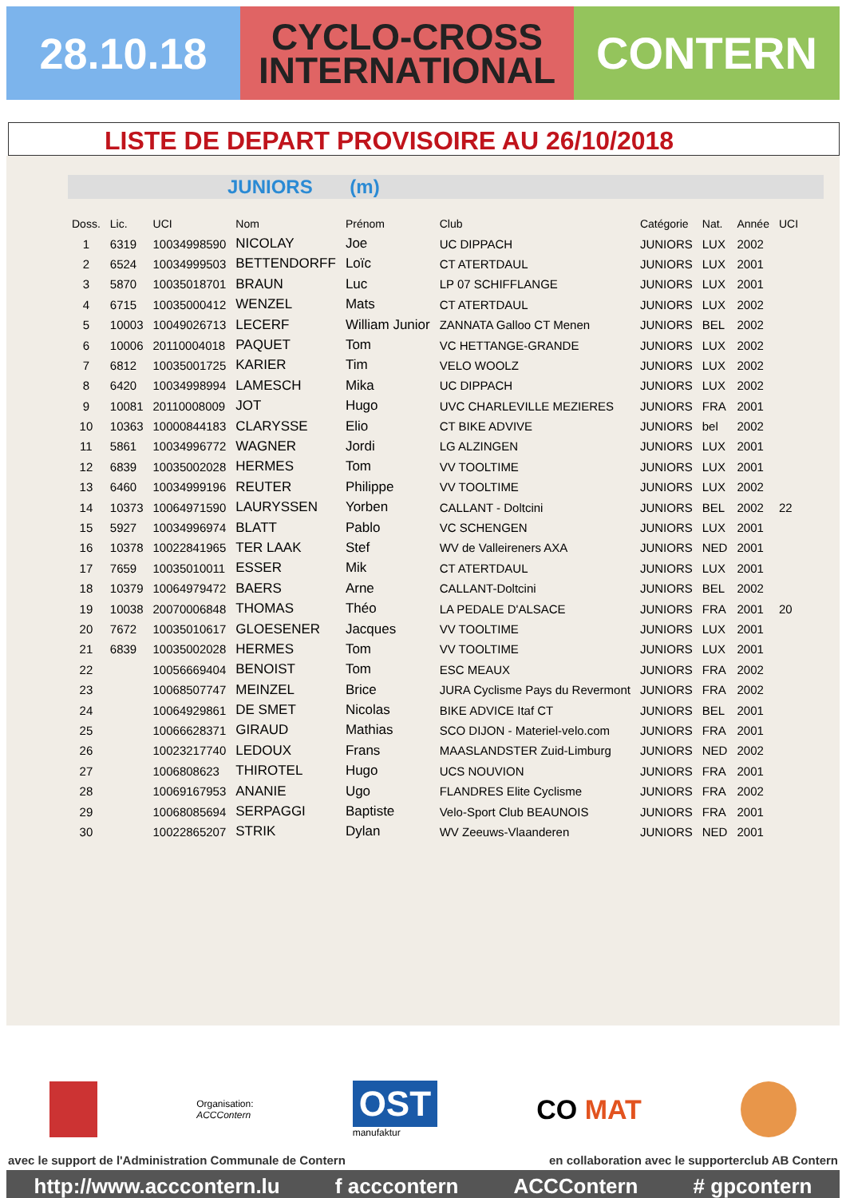28.10.18
CYCLO-CROSS
INTERNATIONAL
CONTERN
LISTE DE DEPART PROVISOIRE AU 26/10/2018
JUNIORS (m)
| Doss. | Lic. | UCI | Nom | Prénom | Club | Catégorie | Nat. | Année | UCI |
| --- | --- | --- | --- | --- | --- | --- | --- | --- | --- |
| 1 | 6319 | 10034998590 | NICOLAY | Joe | UC DIPPACH | JUNIORS | LUX | 2002 | |
| 2 | 6524 | 10034999503 | BETTENDORFF | Loïc | CT ATERTDAUL | JUNIORS | LUX | 2001 | |
| 3 | 5870 | 10035018701 | BRAUN | Luc | LP 07 SCHIFFLANGE | JUNIORS | LUX | 2001 | |
| 4 | 6715 | 10035000412 | WENZEL | Mats | CT ATERTDAUL | JUNIORS | LUX | 2002 | |
| 5 | 10003 | 10049026713 | LECERF | William Junior | ZANNATA Galloo CT Menen | JUNIORS | BEL | 2002 | |
| 6 | 10006 | 20110004018 | PAQUET | Tom | VC HETTANGE-GRANDE | JUNIORS | LUX | 2002 | |
| 7 | 6812 | 10035001725 | KARIER | Tim | VELO WOOLZ | JUNIORS | LUX | 2002 | |
| 8 | 6420 | 10034998994 | LAMESCH | Mika | UC DIPPACH | JUNIORS | LUX | 2002 | |
| 9 | 10081 | 20110008009 | JOT | Hugo | UVC CHARLEVILLE MEZIERES | JUNIORS | FRA | 2001 | |
| 10 | 10363 | 10000844183 | CLARYSSE | Elio | CT BIKE ADVIVE | JUNIORS | bel | 2002 | |
| 11 | 5861 | 10034996772 | WAGNER | Jordi | LG ALZINGEN | JUNIORS | LUX | 2001 | |
| 12 | 6839 | 10035002028 | HERMES | Tom | VV TOOLTIME | JUNIORS | LUX | 2001 | |
| 13 | 6460 | 10034999196 | REUTER | Philippe | VV TOOLTIME | JUNIORS | LUX | 2002 | |
| 14 | 10373 | 10064971590 | LAURYSSEN | Yorben | CALLANT - Doltcini | JUNIORS | BEL | 2002 | 22 |
| 15 | 5927 | 10034996974 | BLATT | Pablo | VC SCHENGEN | JUNIORS | LUX | 2001 | |
| 16 | 10378 | 10022841965 | TER LAAK | Stef | WV de Valleireners AXA | JUNIORS | NED | 2001 | |
| 17 | 7659 | 10035010011 | ESSER | Mik | CT ATERTDAUL | JUNIORS | LUX | 2001 | |
| 18 | 10379 | 10064979472 | BAERS | Arne | CALLANT-Doltcini | JUNIORS | BEL | 2002 | |
| 19 | 10038 | 20070006848 | THOMAS | Théo | LA PEDALE D'ALSACE | JUNIORS | FRA | 2001 | 20 |
| 20 | 7672 | 10035010617 | GLOESENER | Jacques | VV TOOLTIME | JUNIORS | LUX | 2001 | |
| 21 | 6839 | 10035002028 | HERMES | Tom | VV TOOLTIME | JUNIORS | LUX | 2001 | |
| 22 | | 10056669404 | BENOIST | Tom | ESC MEAUX | JUNIORS | FRA | 2002 | |
| 23 | | 10068507747 | MEINZEL | Brice | JURA Cyclisme Pays du Revermont | JUNIORS | FRA | 2002 | |
| 24 | | 10064929861 | DE SMET | Nicolas | BIKE ADVICE Itaf CT | JUNIORS | BEL | 2001 | |
| 25 | | 10066628371 | GIRAUD | Mathias | SCO DIJON - Materiel-velo.com | JUNIORS | FRA | 2001 | |
| 26 | | 10023217740 | LEDOUX | Frans | MAASLANDSTER Zuid-Limburg | JUNIORS | NED | 2002 | |
| 27 | | 1006808623 | THIROTEL | Hugo | UCS NOUVION | JUNIORS | FRA | 2001 | |
| 28 | | 10069167953 | ANANIE | Ugo | FLANDRES Elite Cyclisme | JUNIORS | FRA | 2002 | |
| 29 | | 10068085694 | SERPAGGI | Baptiste | Velo-Sport Club BEAUNOIS | JUNIORS | FRA | 2001 | |
| 30 | | 10022865207 | STRIK | Dylan | WV Zeeuws-Vlaanderen | JUNIORS | NED | 2001 | |
Organisation:
ACCContern
OST
manufaktur
CO MAT
avec le support de l'Administration Communale de Contern en collaboration avec le supporterclub AB Contern
http://www.acccontern.lu f acccontern ACCContern # gpcontern